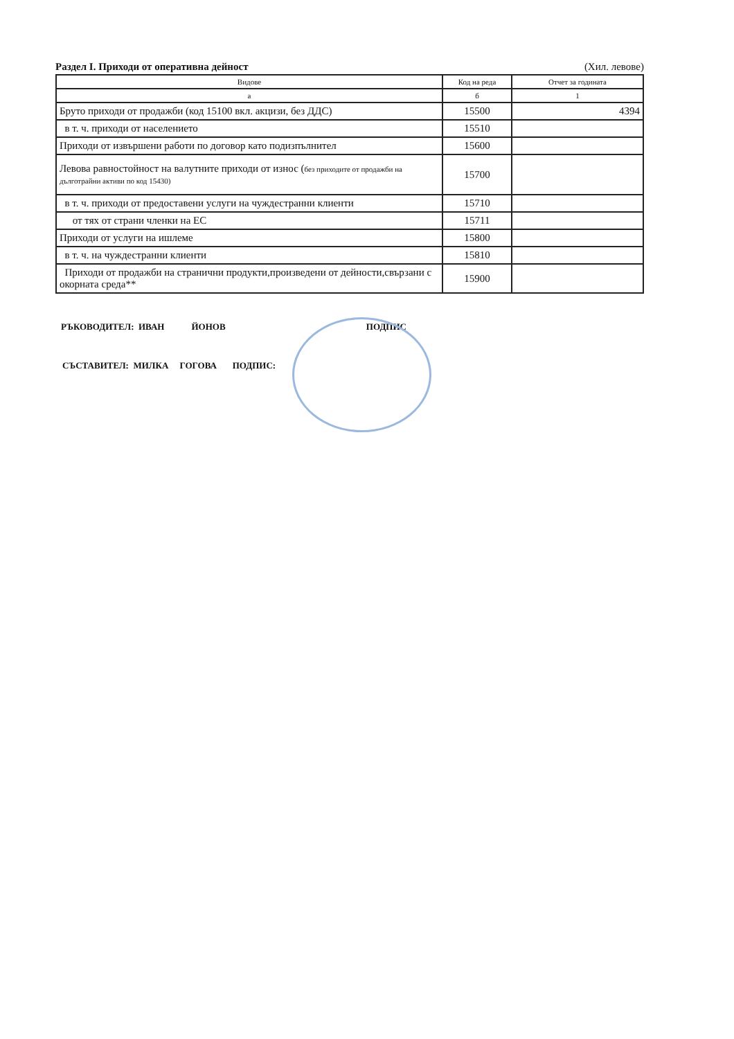Раздел I. Приходи от оперативна дейност
(Хил. левове)
| Видове | Код на реда | Отчет за годината |
| --- | --- | --- |
| а | б | 1 |
| Бруто приходи от продажби (код 15100 вкл. акцизи, без ДДС) | 15500 | 4394 |
| в т. ч. приходи от населението | 15510 | |
| Приходи от извършени работи по договор като подизпълнител | 15600 | |
| Левова равностойност на валутните приходи от износ ( без приходите от продажби на дълготрайни активи по код 15430) | 15700 | |
| в т. ч. приходи от предоставени услуги на чуждестранни клиенти | 15710 | |
| от тях от страни членки на ЕС | 15711 | |
| Приходи от услуги на ишлеме | 15800 | |
| в т. ч. на чуждестранни клиенти | 15810 | |
| Приходи от продажби на странични продукти,произведени от дейности,свързани с окорната среда** | 15900 | |
РЪКОВОДИТЕЛ: ИВАН ЙОНОВ ПОДПИС
СЪСТАВИТЕЛ: МИЛКА ГОГОВА ПОДПИС: